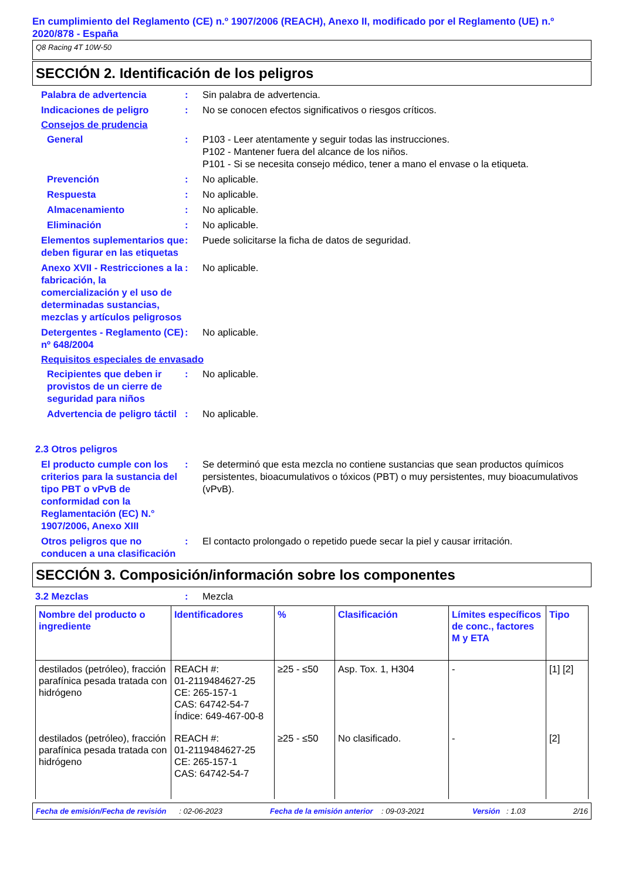En cumplimiento del Reglamento (CE) n.º 1907/2006 (REACH), Anexo II, modificado por el Reglamento (UE) n.º 2020/878 - España
Q8 Racing 4T 10W-50
SECCIÓN 2. Identificación de los peligros
Palabra de advertencia : Sin palabra de advertencia.
Indicaciones de peligro : No se conocen efectos significativos o riesgos críticos.
Consejos de prudencia
General : P103 - Leer atentamente y seguir todas las instrucciones.
P102 - Mantener fuera del alcance de los niños.
P101 - Si se necesita consejo médico, tener a mano el envase o la etiqueta.
Prevención : No aplicable.
Respuesta : No aplicable.
Almacenamiento : No aplicable.
Eliminación : No aplicable.
Elementos suplementarios que deben figurar en las etiquetas
: Puede solicitarse la ficha de datos de seguridad.
Anexo XVII - Restricciones a la fabricación, la comercialización y el uso de determinadas sustancias, mezclas y artículos peligrosos
: No aplicable.
Detergentes - Reglamento (CE) nº 648/2004
: No aplicable.
Requisitos especiales de envasado
Recipientes que deben ir provistos de un cierre de seguridad para niños
: No aplicable.
Advertencia de peligro táctil
: No aplicable.
2.3 Otros peligros
El producto cumple con los criterios para la sustancia del tipo PBT o vPvB de conformidad con la Reglamentación (EC) N.° 1907/2006, Anexo XIII
: Se determinó que esta mezcla no contiene sustancias que sean productos químicos persistentes, bioacumulativos o tóxicos (PBT) o muy persistentes, muy bioacumulativos (vPvB).
Otros peligros que no conducen a una clasificación
: El contacto prolongado o repetido puede secar la piel y causar irritación.
SECCIÓN 3. Composición/información sobre los componentes
3.2 Mezclas : Mezcla
| Nombre del producto o ingrediente | Identificadores | % | Clasificación | Límites específicos de conc., factores M y ETA | Tipo |
| --- | --- | --- | --- | --- | --- |
| destilados (petróleo), fracción parafínica pesada tratada con hidrógeno | REACH #: 01-2119484627-25 CE: 265-157-1 CAS: 64742-54-7 Índice: 649-467-00-8 | ≥25 - ≤50 | Asp. Tox. 1, H304 | - | [1] [2] |
| destilados (petróleo), fracción parafínica pesada tratada con hidrógeno | REACH #: 01-2119484627-25 CE: 265-157-1 CAS: 64742-54-7 | ≥25 - ≤50 | No clasificado. | - | [2] |
Fecha de emisión/Fecha de revisión : 02-06-2023 Fecha de la emisión anterior : 09-03-2021 Versión : 1.03 2/16